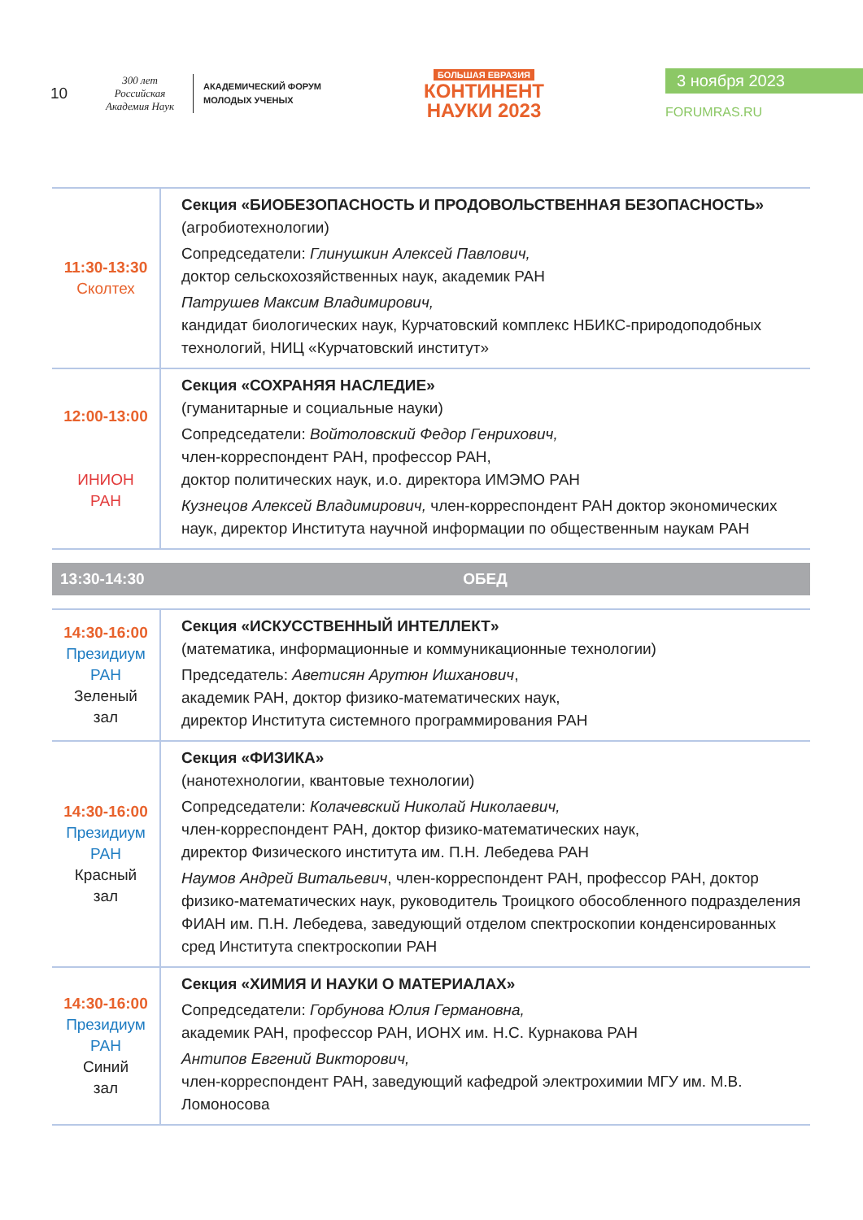10
300 лет
Российская Академия Наук
АКАДЕМИЧЕСКИЙ ФОРУМ
МОЛОДЫХ УЧЕНЫХ
БОЛЬШАЯ ЕВРАЗИЯ
КОНТИНЕНТ
НАУКИ 2023
3 ноября 2023
FORUMRAS.RU
| 11:30-13:30 Сколтех | Секция «БИОБЕЗОПАСНОСТЬ И ПРОДОВОЛЬСТВЕННАЯ БЕЗОПАСНОСТЬ» (агробиотехнологии) Сопредседатели: Глинушкин Алексей Павлович, доктор сельскохозяйственных наук, академик РАН Патрушев Максим Владимирович, кандидат биологических наук, Курчатовский комплекс НБИКС-природоподобных технологий, НИЦ «Курчатовский институт» |
| 12:00-13:00 ИНИОН РАН | Секция «СОХРАНЯЯ НАСЛЕДИЕ» (гуманитарные и социальные науки) Сопредседатели: Войтоловский Федор Генрихович, член-корреспондент РАН, профессор РАН, доктор политических наук, и.о. директора ИМЭМО РАН Кузнецов Алексей Владимирович, член-корреспондент РАН доктор экономических наук, директор Института научной информации по общественным наукам РАН |
| 13:30-14:30 | ОБЕД |
| 14:30-16:00 Президиум РАН Зеленый зал | Секция «ИСКУССТВЕННЫЙ ИНТЕЛЛЕКТ» (математика, информационные и коммуникационные технологии) Председатель: Аветисян Арутюн Ишханович , академик РАН, доктор физико-математических наук, директор Института системного программирования РАН |
| 14:30-16:00 Президиум РАН Красный зал | Секция «ФИЗИКА» (нанотехнологии, квантовые технологии) Сопредседатели: Колачевский Николай Николаевич, член-корреспондент РАН, доктор физико-математических наук, директор Физического института им. П.Н. Лебедева РАН Наумов Андрей Витальевич , член-корреспондент РАН, профессор РАН, доктор физико-математических наук, руководитель Троицкого обособленного подразделения ФИАН им. П.Н. Лебедева, заведующий отделом спектроскопии конденсированных сред Института спектроскопии РАН |
| 14:30-16:00 Президиум РАН Синий зал | Секция «ХИМИЯ И НАУКИ О МАТЕРИАЛАХ» Сопредседатели: Горбунова Юлия Германовна, академик РАН, профессор РАН, ИОНХ им. Н.С. Курнакова РАН Антипов Евгений Викторович, член-корреспондент РАН, заведующий кафедрой электрохимии МГУ им. М.В. Ломоносова |